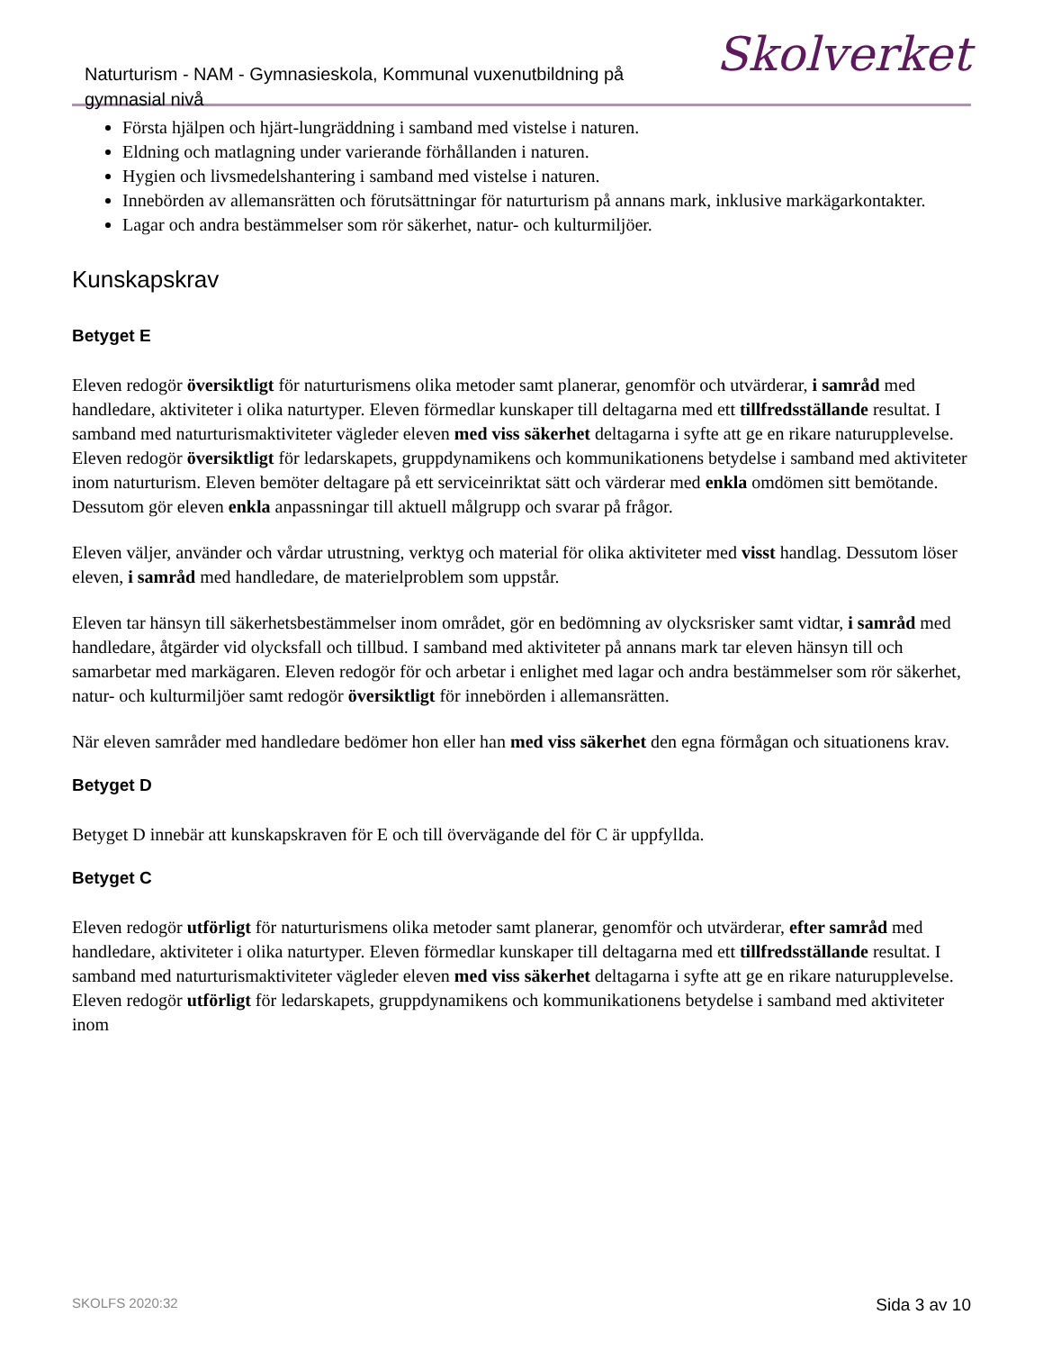Naturturism - NAM - Gymnasieskola, Kommunal vuxenutbildning på gymnasial nivå
Skolverket
Första hjälpen och hjärt-lungräddning i samband med vistelse i naturen.
Eldning och matlagning under varierande förhållanden i naturen.
Hygien och livsmedelshantering i samband med vistelse i naturen.
Innebörden av allemansrätten och förutsättningar för naturturism på annans mark, inklusive markägarkontakter.
Lagar och andra bestämmelser som rör säkerhet, natur- och kulturmiljöer.
Kunskapskrav
Betyget E
Eleven redogör översiktligt för naturturismens olika metoder samt planerar, genomför och utvärderar, i samråd med handledare, aktiviteter i olika naturtyper. Eleven förmedlar kunskaper till deltagarna med ett tillfredsställande resultat. I samband med naturturismaktiviteter vägleder eleven med viss säkerhet deltagarna i syfte att ge en rikare naturupplevelse. Eleven redogör översiktligt för ledarskapets, gruppdynamikens och kommunikationens betydelse i samband med aktiviteter inom naturturism. Eleven bemöter deltagare på ett serviceinriktat sätt och värderar med enkla omdömen sitt bemötande. Dessutom gör eleven enkla anpassningar till aktuell målgrupp och svarar på frågor.
Eleven väljer, använder och vårdar utrustning, verktyg och material för olika aktiviteter med visst handlag. Dessutom löser eleven, i samråd med handledare, de materielproblem som uppstår.
Eleven tar hänsyn till säkerhetsbestämmelser inom området, gör en bedömning av olycksrisker samt vidtar, i samråd med handledare, åtgärder vid olycksfall och tillbud. I samband med aktiviteter på annans mark tar eleven hänsyn till och samarbetar med markägaren. Eleven redogör för och arbetar i enlighet med lagar och andra bestämmelser som rör säkerhet, natur- och kulturmiljöer samt redogör översiktligt för innebörden i allemansrätten.
När eleven samråder med handledare bedömer hon eller han med viss säkerhet den egna förmågan och situationens krav.
Betyget D
Betyget D innebär att kunskapskraven för E och till övervägande del för C är uppfyllda.
Betyget C
Eleven redogör utförligt för naturturismens olika metoder samt planerar, genomför och utvärderar, efter samråd med handledare, aktiviteter i olika naturtyper. Eleven förmedlar kunskaper till deltagarna med ett tillfredsställande resultat. I samband med naturturismaktiviteter vägleder eleven med viss säkerhet deltagarna i syfte att ge en rikare naturupplevelse. Eleven redogör utförligt för ledarskapets, gruppdynamikens och kommunikationens betydelse i samband med aktiviteter inom
SKOLFS 2020:32 Sida 3 av 10